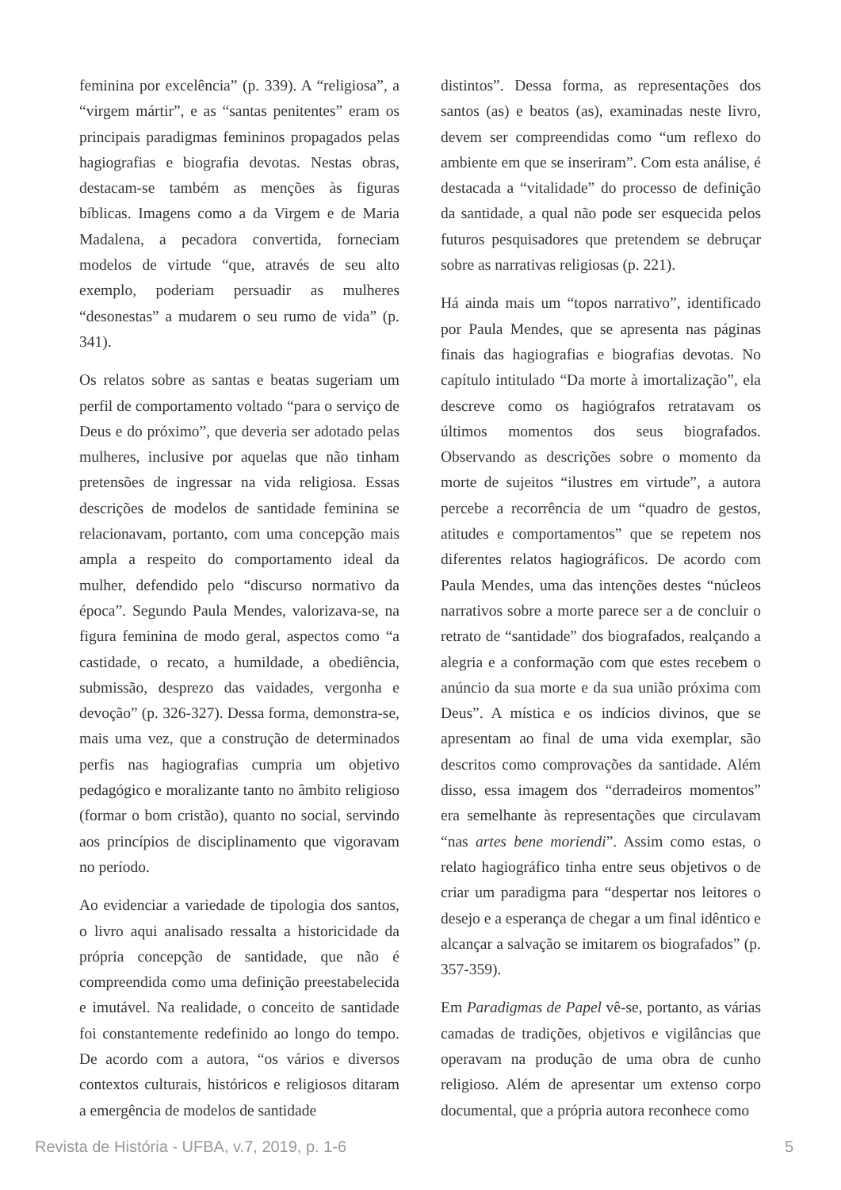feminina por excelência” (p. 339). A “religiosa”, a “virgem mártir”, e as “santas penitentes” eram os principais paradigmas femininos propagados pelas hagiografias e biografia devotas. Nestas obras, destacam-se também as menções às figuras bíblicas. Imagens como a da Virgem e de Maria Madalena, a pecadora convertida, forneciam modelos de virtude “que, através de seu alto exemplo, poderiam persuadir as mulheres “desonestas” a mudarem o seu rumo de vida” (p. 341).
Os relatos sobre as santas e beatas sugeriam um perfil de comportamento voltado “para o serviço de Deus e do próximo”, que deveria ser adotado pelas mulheres, inclusive por aquelas que não tinham pretensões de ingressar na vida religiosa. Essas descrições de modelos de santidade feminina se relacionavam, portanto, com uma concepção mais ampla a respeito do comportamento ideal da mulher, defendido pelo “discurso normativo da época”. Segundo Paula Mendes, valorizava-se, na figura feminina de modo geral, aspectos como “a castidade, o recato, a humildade, a obediência, submissão, desprezo das vaidades, vergonha e devoção” (p. 326-327). Dessa forma, demonstra-se, mais uma vez, que a construção de determinados perfis nas hagiografias cumpria um objetivo pedagógico e moralizante tanto no âmbito religioso (formar o bom cristão), quanto no social, servindo aos princípios de disciplinamento que vigoravam no período.
Ao evidenciar a variedade de tipologia dos santos, o livro aqui analisado ressalta a historicidade da própria concepção de santidade, que não é compreendida como uma definição preestabelecida e imutável. Na realidade, o conceito de santidade foi constantemente redefinido ao longo do tempo. De acordo com a autora, “os vários e diversos contextos culturais, históricos e religiosos ditaram a emergência de modelos de santidade
distintos”. Dessa forma, as representações dos santos (as) e beatos (as), examinadas neste livro, devem ser compreendidas como “um reflexo do ambiente em que se inseriram”. Com esta análise, é destacada a “vitalidade” do processo de definição da santidade, a qual não pode ser esquecida pelos futuros pesquisadores que pretendem se debruçar sobre as narrativas religiosas (p. 221).
Há ainda mais um “topos narrativo”, identificado por Paula Mendes, que se apresenta nas páginas finais das hagiografias e biografias devotas. No capítulo intitulado “Da morte à imortalização”, ela descreve como os hagiógrafos retratavam os últimos momentos dos seus biografados. Observando as descrições sobre o momento da morte de sujeitos “ilustres em virtude”, a autora percebe a recorrência de um “quadro de gestos, atitudes e comportamentos” que se repetem nos diferentes relatos hagiográficos. De acordo com Paula Mendes, uma das intenções destes “núcleos narrativos sobre a morte parece ser a de concluir o retrato de “santidade” dos biografados, realçando a alegria e a conformação com que estes recebem o anúncio da sua morte e da sua união próxima com Deus”. A mística e os indícios divinos, que se apresentam ao final de uma vida exemplar, são descritos como comprovações da santidade. Além disso, essa imagem dos “derradeiros momentos” era semelhante às representações que circulavam “nas artes bene moriendi”. Assim como estas, o relato hagiográfico tinha entre seus objetivos o de criar um paradigma para “despertar nos leitores o desejo e a esperança de chegar a um final idêntico e alcançar a salvação se imitarem os biografados” (p. 357-359).
Em Paradigmas de Papel vê-se, portanto, as várias camadas de tradições, objetivos e vigilâncias que operavam na produção de uma obra de cunho religioso. Além de apresentar um extenso corpo documental, que a própria autora reconhece como
Revista de História - UFBA, v.7, 2019, p. 1-6 5